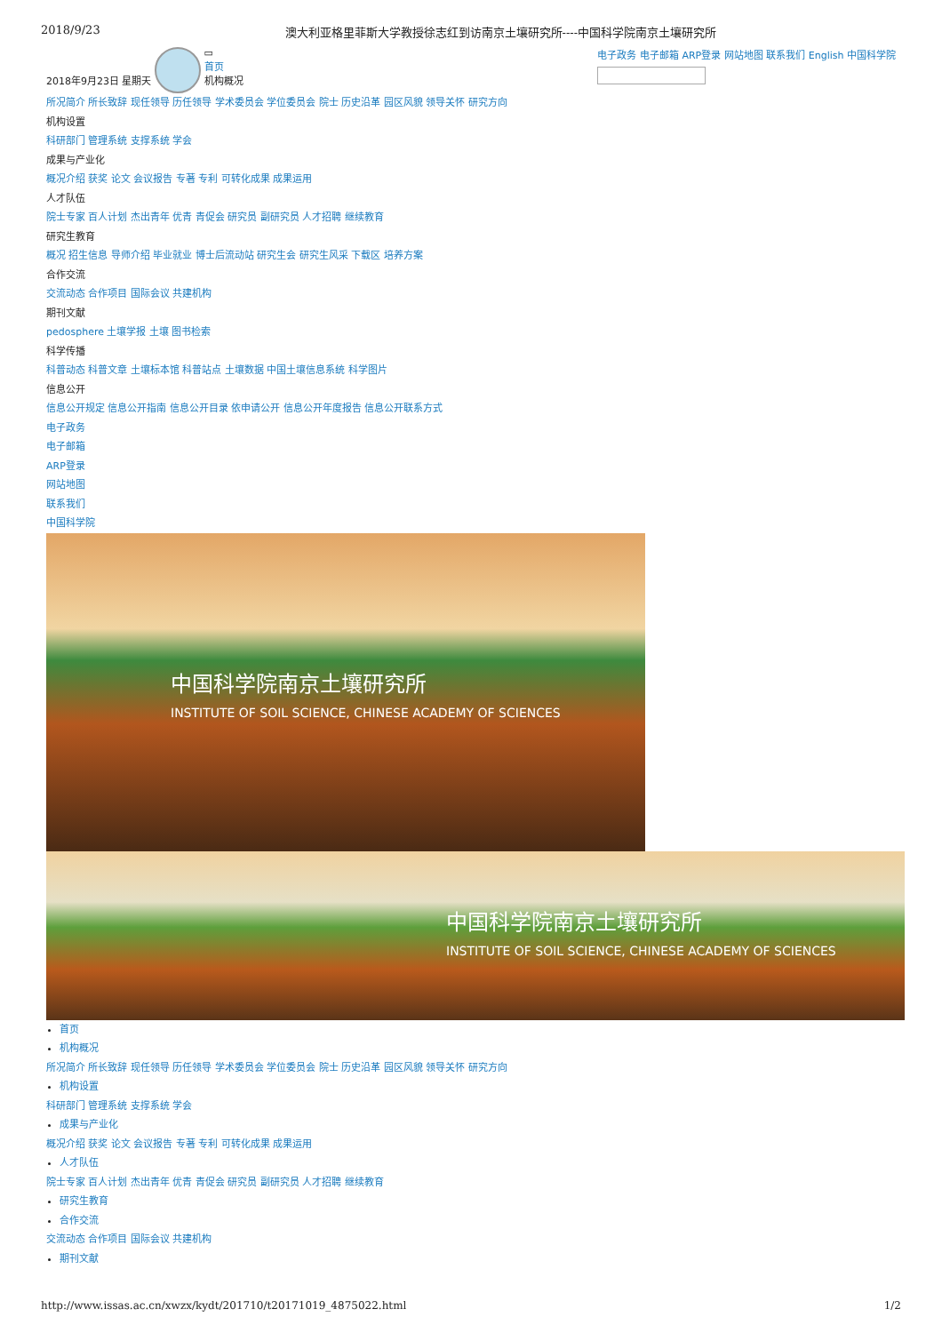2018/9/23 澳大利亚格里菲斯大学教授徐志红到访南京土壤研究所----中国科学院南京土壤研究所
2018年9月23日 星期天 ▭
首页
机构概况
电子政务 电子邮箱 ARP登录 网站地图 联系我们 English 中国科学院
所况简介 所长致辞 现任领导 历任领导 学术委员会 学位委员会 院士 历史沿革 园区风貌 领导关怀 研究方向
机构设置
科研部门 管理系统 支撑系统 学会
成果与产业化
概况介绍 获奖 论文 会议报告 专著 专利 可转化成果 成果运用
人才队伍
院士专家 百人计划 杰出青年 优青 青促会 研究员 副研究员 人才招聘 继续教育
研究生教育
概况 招生信息 导师介绍 毕业就业 博士后流动站 研究生会 研究生风采 下载区 培养方案
合作交流
交流动态 合作项目 国际会议 共建机构
期刊文献
pedosphere 土壤学报 土壤 图书检索
科学传播
科普动态 科普文章 土壤标本馆 科普站点 土壤数据 中国土壤信息系统 科学图片
信息公开
信息公开规定 信息公开指南 信息公开目录 依申请公开 信息公开年度报告 信息公开联系方式
电子政务
电子邮箱
ARP登录
网站地图
联系我们
中国科学院
中国科学院南京土壤研究所
INSTITUTE OF SOIL SCIENCE, CHINESE ACADEMY OF SCIENCES
中国科学院南京土壤研究所
INSTITUTE OF SOIL SCIENCE, CHINESE ACADEMY OF SCIENCES
首页
机构概况
所况简介 所长致辞 现任领导 历任领导 学术委员会 学位委员会 院士 历史沿革 园区风貌 领导关怀 研究方向
机构设置
科研部门 管理系统 支撑系统 学会
成果与产业化
概况介绍 获奖 论文 会议报告 专著 专利 可转化成果 成果运用
人才队伍
院士专家 百人计划 杰出青年 优青 青促会 研究员 副研究员 人才招聘 继续教育
研究生教育
合作交流
交流动态 合作项目 国际会议 共建机构
期刊文献
http://www.issas.ac.cn/xwzx/kydt/201710/t20171019_4875022.html 1/2